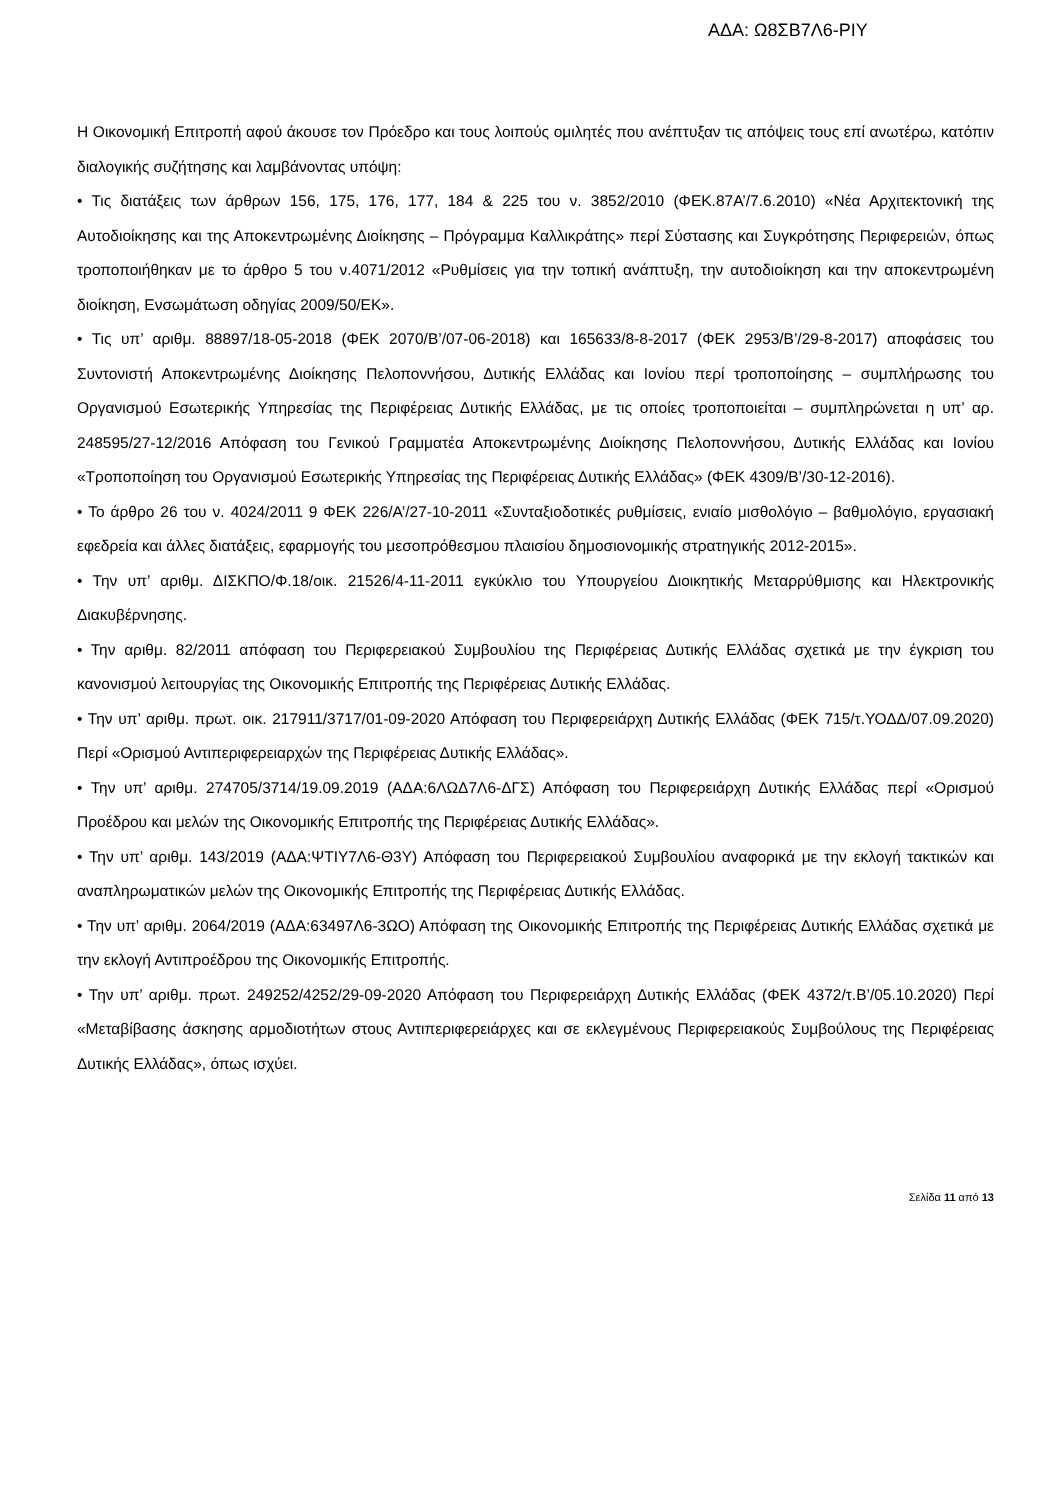ΑΔΑ: Ω8ΣΒ7Λ6-ΡΙΥ
Η Οικονομική Επιτροπή αφού άκουσε τον Πρόεδρο και τους λοιπούς ομιλητές που ανέπτυξαν τις απόψεις τους επί ανωτέρω, κατόπιν διαλογικής συζήτησης και λαμβάνοντας υπόψη:
• Τις διατάξεις των άρθρων 156, 175, 176, 177, 184 & 225 του ν. 3852/2010 (ΦΕΚ.87Α’/7.6.2010) «Νέα Αρχιτεκτονική της Αυτοδιοίκησης και της Αποκεντρωμένης Διοίκησης – Πρόγραμμα Καλλικράτης» περί Σύστασης και Συγκρότησης Περιφερειών, όπως τροποποιήθηκαν με το άρθρο 5 του ν.4071/2012 «Ρυθμίσεις για την τοπική ανάπτυξη, την αυτοδιοίκηση και την αποκεντρωμένη διοίκηση, Ενσωμάτωση οδηγίας 2009/50/ΕΚ».
• Τις υπ’ αριθμ. 88897/18-05-2018 (ΦΕΚ 2070/Β’/07-06-2018) και 165633/8-8-2017 (ΦΕΚ 2953/Β’/29-8-2017) αποφάσεις του Συντονιστή Αποκεντρωμένης Διοίκησης Πελοποννήσου, Δυτικής Ελλάδας και Ιονίου περί τροποποίησης – συμπλήρωσης του Οργανισμού Εσωτερικής Υπηρεσίας της Περιφέρειας Δυτικής Ελλάδας, με τις οποίες τροποποιείται – συμπληρώνεται η υπ’ αρ. 248595/27-12/2016 Απόφαση του Γενικού Γραμματέα Αποκεντρωμένης Διοίκησης Πελοποννήσου, Δυτικής Ελλάδας και Ιονίου «Τροποποίηση του Οργανισμού Εσωτερικής Υπηρεσίας της Περιφέρειας Δυτικής Ελλάδας» (ΦΕΚ 4309/Β’/30-12-2016).
• Το άρθρο 26 του ν. 4024/2011 9 ΦΕΚ 226/Α’/27-10-2011 «Συνταξιοδοτικές ρυθμίσεις, ενιαίο μισθολόγιο – βαθμολόγιο, εργασιακή εφεδρεία και άλλες διατάξεις, εφαρμογής του μεσοπρόθεσμου πλαισίου δημοσιονομικής στρατηγικής 2012-2015».
• Την υπ’ αριθμ. ΔΙΣΚΠΟ/Φ.18/οικ. 21526/4-11-2011 εγκύκλιο του Υπουργείου Διοικητικής Μεταρρύθμισης και Ηλεκτρονικής Διακυβέρνησης.
• Την αριθμ. 82/2011 απόφαση του Περιφερειακού Συμβουλίου της Περιφέρειας Δυτικής Ελλάδας σχετικά με την έγκριση του κανονισμού λειτουργίας της Οικονομικής Επιτροπής της Περιφέρειας Δυτικής Ελλάδας.
• Την υπ’ αριθμ. πρωτ. οικ. 217911/3717/01-09-2020 Απόφαση του Περιφερειάρχη Δυτικής Ελλάδας (ΦΕΚ 715/τ.ΥΟΔΔ/07.09.2020) Περί «Ορισμού Αντιπεριφερειαρχών της Περιφέρειας Δυτικής Ελλάδας».
• Την υπ’ αριθμ. 274705/3714/19.09.2019 (ΑΔΑ:6ΛΩΔ7Λ6-ΔΓΣ) Απόφαση του Περιφερειάρχη Δυτικής Ελλάδας περί «Ορισμού Προέδρου και μελών της Οικονομικής Επιτροπής της Περιφέρειας Δυτικής Ελλάδας».
• Την υπ’ αριθμ. 143/2019 (ΑΔΑ:ΨΤΙΥ7Λ6-Θ3Υ) Απόφαση του Περιφερειακού Συμβουλίου αναφορικά με την εκλογή τακτικών και αναπληρωματικών μελών της Οικονομικής Επιτροπής της Περιφέρειας Δυτικής Ελλάδας.
• Την υπ’ αριθμ. 2064/2019 (ΑΔΑ:63497Λ6-3ΩΟ) Απόφαση της Οικονομικής Επιτροπής της Περιφέρειας Δυτικής Ελλάδας σχετικά με την εκλογή Αντιπροέδρου της Οικονομικής Επιτροπής.
• Την υπ’ αριθμ. πρωτ. 249252/4252/29-09-2020 Απόφαση του Περιφερειάρχη Δυτικής Ελλάδας (ΦΕΚ 4372/τ.Β’/05.10.2020) Περί «Μεταβίβασης άσκησης αρμοδιοτήτων στους Αντιπεριφερειάρχες και σε εκλεγμένους Περιφερειακούς Συμβούλους της Περιφέρειας Δυτικής Ελλάδας», όπως ισχύει.
Σελίδα 11 από 13